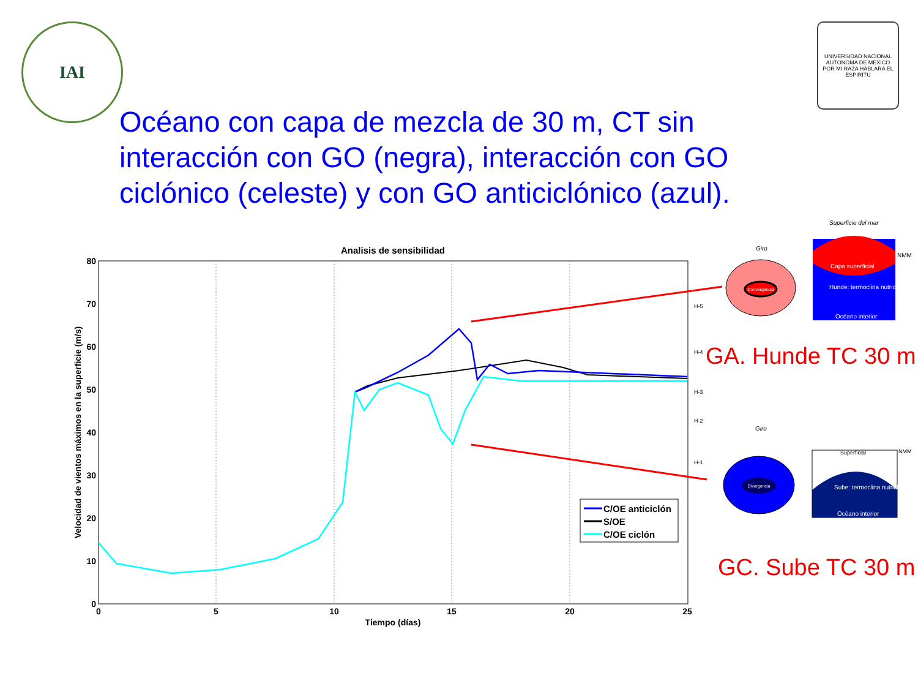IAI
UNIVERSIDAD NACIONAL AUTONOMA DE MEXICO
POR MI RAZA HABLARA EL ESPIRITU
Océano con capa de mezcla de 30 m, CT sin interacción con GO (negra), interacción con GO ciclónico (celeste) y con GO anticiclónico (azul).
Analisis de sensibilidad
0
10
20
30
40
50
60
70
80
0
5
10
15
20
25
Tiempo (días)
Velocidad de vientos máximos en la superficie (m/s)
H-5
H-4
H-3
H-2
H-1
C/OE anticiclón
S/OE
C/OE ciclón
Giro
Convergencia
Superficie del mar
Capa superficial
Hunde: termoclina nutriclina
Océano interior
NMM
Giro
Divergencia
Superficial
NMM
Sube: termoclina nutriclina
Océano interior
GA. Hunde TC 30 m
GC. Sube TC 30 m